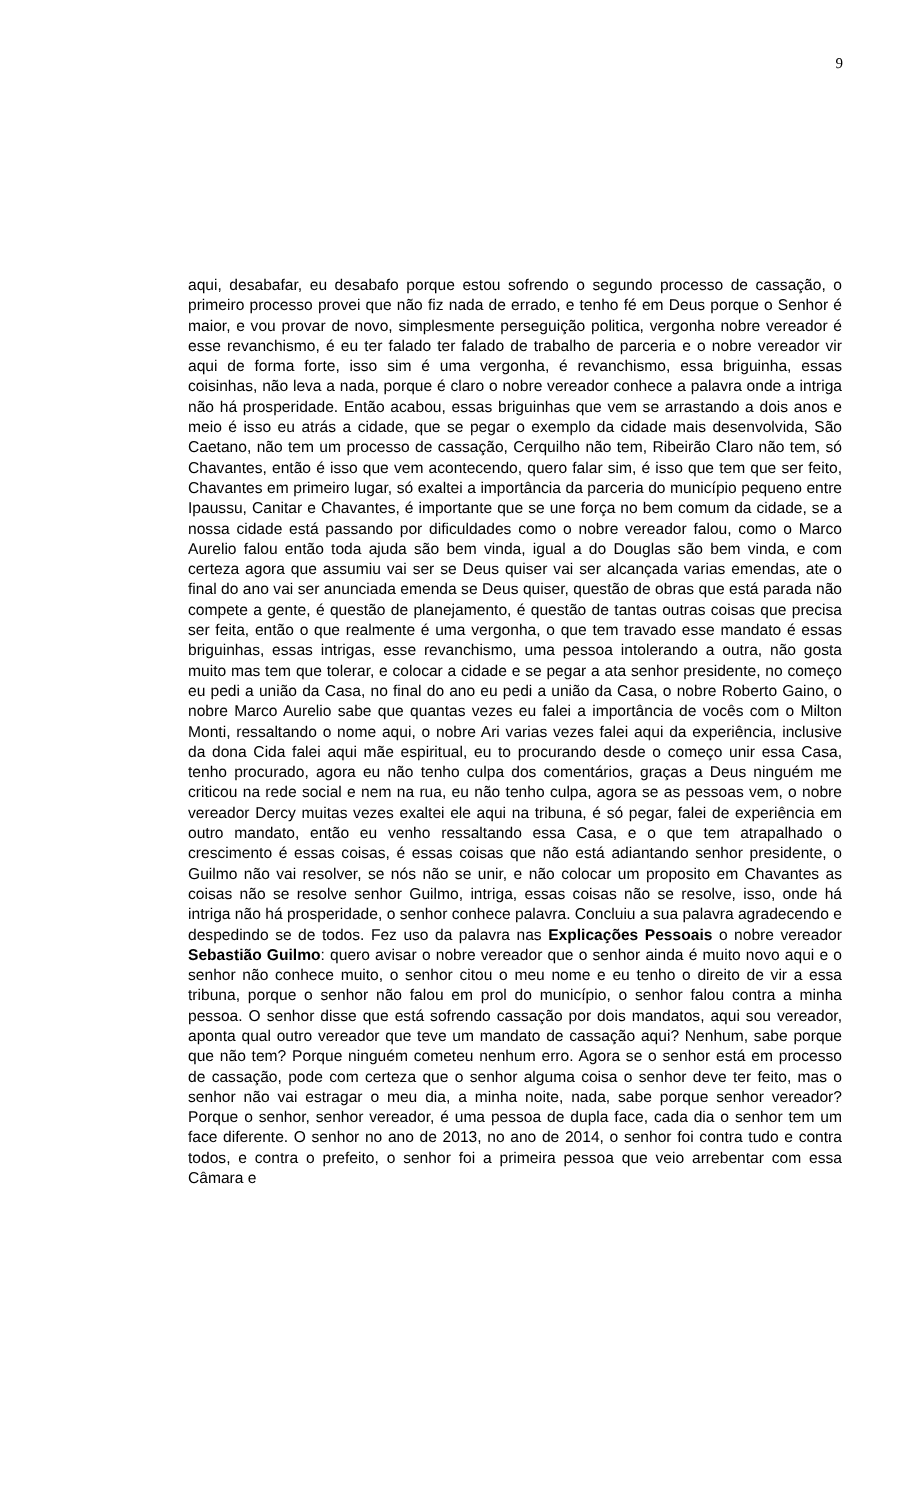9
aqui, desabafar, eu desabafo porque estou sofrendo o segundo processo de cassação, o primeiro processo provei que não fiz nada de errado, e tenho fé em Deus porque o Senhor é maior, e vou provar de novo, simplesmente perseguição politica, vergonha nobre vereador é esse revanchismo, é eu ter falado ter falado de trabalho de parceria e o nobre vereador vir aqui de forma forte, isso sim é uma vergonha, é revanchismo, essa briguinha, essas coisinhas, não leva a nada, porque é claro o nobre vereador conhece a palavra onde a intriga não há prosperidade. Então acabou, essas briguinhas que vem se arrastando a dois anos e meio é isso eu atrás a cidade, que se pegar o exemplo da cidade mais desenvolvida, São Caetano, não tem um processo de cassação, Cerquilho não tem, Ribeirão Claro não tem, só Chavantes, então é isso que vem acontecendo, quero falar sim, é isso que tem que ser feito, Chavantes em primeiro lugar, só exaltei a importância da parceria do município pequeno entre Ipaussu, Canitar e Chavantes, é importante que se une força no bem comum da cidade, se a nossa cidade está passando por dificuldades como o nobre vereador falou, como o Marco Aurelio falou então toda ajuda são bem vinda, igual a do Douglas são bem vinda, e com certeza agora que assumiu vai ser se Deus quiser vai ser alcançada varias emendas, ate o final do ano vai ser anunciada emenda se Deus quiser, questão de obras que está parada não compete a gente, é questão de planejamento, é questão de tantas outras coisas que precisa ser feita, então o que realmente é uma vergonha, o que tem travado esse mandato é essas briguinhas, essas intrigas, esse revanchismo, uma pessoa intolerando a outra, não gosta muito mas tem que tolerar, e colocar a cidade e se pegar a ata senhor presidente, no começo eu pedi a união da Casa, no final do ano eu pedi a união da Casa, o nobre Roberto Gaino, o nobre Marco Aurelio sabe que quantas vezes eu falei a importância de vocês com o Milton Monti, ressaltando o nome aqui, o nobre Ari varias vezes falei aqui da experiência, inclusive da dona Cida falei aqui mãe espiritual, eu to procurando desde o começo unir essa Casa, tenho procurado, agora eu não tenho culpa dos comentários, graças a Deus ninguém me criticou na rede social e nem na rua, eu não tenho culpa, agora se as pessoas vem, o nobre vereador Dercy muitas vezes exaltei ele aqui na tribuna, é só pegar, falei de experiência em outro mandato, então eu venho ressaltando essa Casa, e o que tem atrapalhado o crescimento é essas coisas, é essas coisas que não está adiantando senhor presidente, o Guilmo não vai resolver, se nós não se unir, e não colocar um proposito em Chavantes as coisas não se resolve senhor Guilmo, intriga, essas coisas não se resolve, isso, onde há intriga não há prosperidade, o senhor conhece palavra. Concluiu a sua palavra agradecendo e despedindo se de todos. Fez uso da palavra nas Explicações Pessoais o nobre vereador Sebastião Guilmo: quero avisar o nobre vereador que o senhor ainda é muito novo aqui e o senhor não conhece muito, o senhor citou o meu nome e eu tenho o direito de vir a essa tribuna, porque o senhor não falou em prol do município, o senhor falou contra a minha pessoa. O senhor disse que está sofrendo cassação por dois mandatos, aqui sou vereador, aponta qual outro vereador que teve um mandato de cassação aqui? Nenhum, sabe porque que não tem? Porque ninguém cometeu nenhum erro. Agora se o senhor está em processo de cassação, pode com certeza que o senhor alguma coisa o senhor deve ter feito, mas o senhor não vai estragar o meu dia, a minha noite, nada, sabe porque senhor vereador? Porque o senhor, senhor vereador, é uma pessoa de dupla face, cada dia o senhor tem um face diferente. O senhor no ano de 2013, no ano de 2014, o senhor foi contra tudo e contra todos, e contra o prefeito, o senhor foi a primeira pessoa que veio arrebentar com essa Câmara e